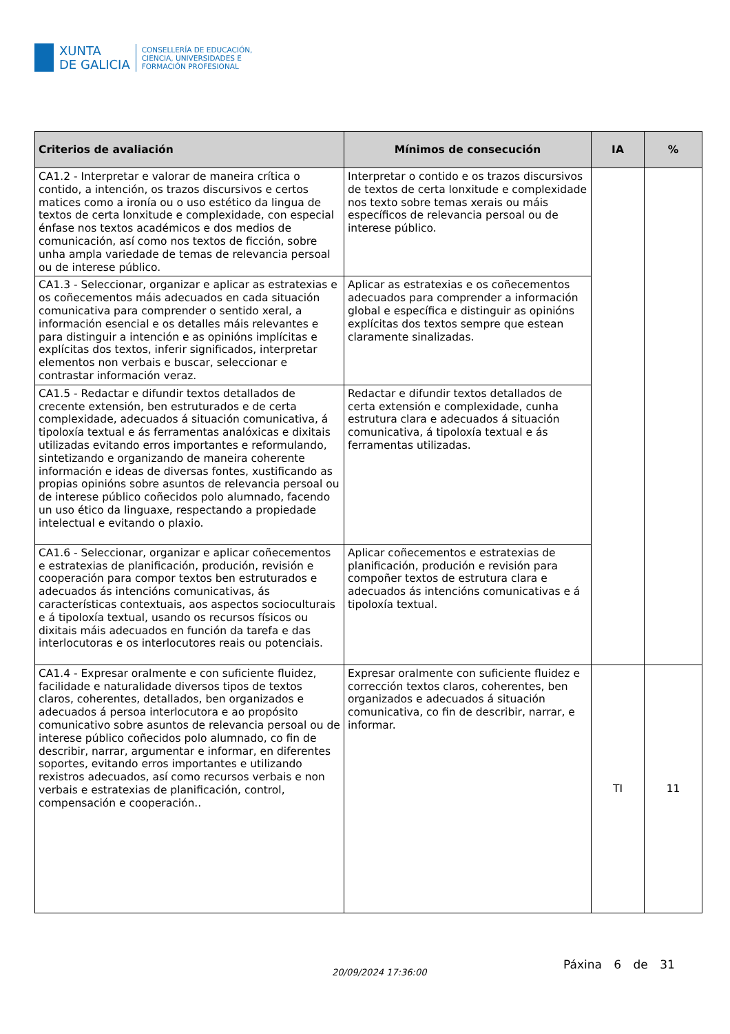XUNTA
DE GALICIA
CONSELLERÍA DE EDUCACIÓN,
CIENCIA, UNIVERSIDADES E
FORMACIÓN PROFESIONAL
| Criterios de avaliación | Mínimos de consecución | IA | % |
| --- | --- | --- | --- |
| CA1.2 - Interpretar e valorar de maneira crítica o contido, a intención, os trazos discursivos e certos matices como a ironía ou o uso estético da lingua de textos de certa lonxitude e complexidade, con especial énfase nos textos académicos e dos medios de comunicación, así como nos textos de ficción, sobre unha ampla variedade de temas de relevancia persoal ou de interese público. | Interpretar o contido e os trazos discursivos de textos de certa lonxitude e complexidade nos texto sobre temas xerais ou máis específicos de relevancia persoal ou de interese público. | | |
| CA1.3 - Seleccionar, organizar e aplicar as estratexias e os coñecementos máis adecuados en cada situación comunicativa para comprender o sentido xeral, a información esencial e os detalles máis relevantes e para distinguir a intención e as opinións implícitas e explícitas dos textos, inferir significados, interpretar elementos non verbais e buscar, seleccionar e contrastar información veraz. | Aplicar as estratexias e os coñecementos adecuados para comprender a información global e específica e distinguir as opinións explícitas dos textos sempre que estean claramente sinalizadas. | | |
| CA1.5 - Redactar e difundir textos detallados de crecente extensión, ben estruturados e de certa complexidade, adecuados á situación comunicativa, á tipoloxía textual e ás ferramentas analóxicas e dixitais utilizadas evitando erros importantes e reformulando, sintetizando e organizando de maneira coherente información e ideas de diversas fontes, xustificando as propias opinións sobre asuntos de relevancia persoal ou de interese público coñecidos polo alumnado, facendo un uso ético da linguaxe, respectando a propiedade intelectual e evitando o plaxio. | Redactar e difundir textos detallados de certa extensión e complexidade, cunha estrutura clara e adecuados á situación comunicativa, á tipoloxía textual e ás ferramentas utilizadas. | | |
| CA1.6 - Seleccionar, organizar e aplicar coñecementos e estratexias de planificación, produción, revisión e cooperación para compor textos ben estruturados e adecuados ás intencións comunicativas, ás características contextuais, aos aspectos socioculturais e á tipoloxía textual, usando os recursos físicos ou dixitais máis adecuados en función da tarefa e das interlocutoras e os interlocutores reais ou potenciais. | Aplicar coñecementos e estratexias de planificación, produción e revisión para compoñer textos de estrutura clara e adecuados ás intencións comunicativas e á tipoloxía textual. | | |
| CA1.4 - Expresar oralmente e con suficiente fluidez, facilidade e naturalidade diversos tipos de textos claros, coherentes, detallados, ben organizados e adecuados á persoa interlocutora e ao propósito comunicativo sobre asuntos de relevancia persoal ou de interese público coñecidos polo alumnado, co fin de describir, narrar, argumentar e informar, en diferentes soportes, evitando erros importantes e utilizando rexistros adecuados, así como recursos verbais e non verbais e estratexias de planificación, control, compensación e cooperación.. | Expresar oralmente con suficiente fluidez e corrección textos claros, coherentes, ben organizados e adecuados á situación comunicativa, co fin de describir, narrar, e informar. | TI | 11 |
20/09/2024 17:36:00
Páxina 6 de 31